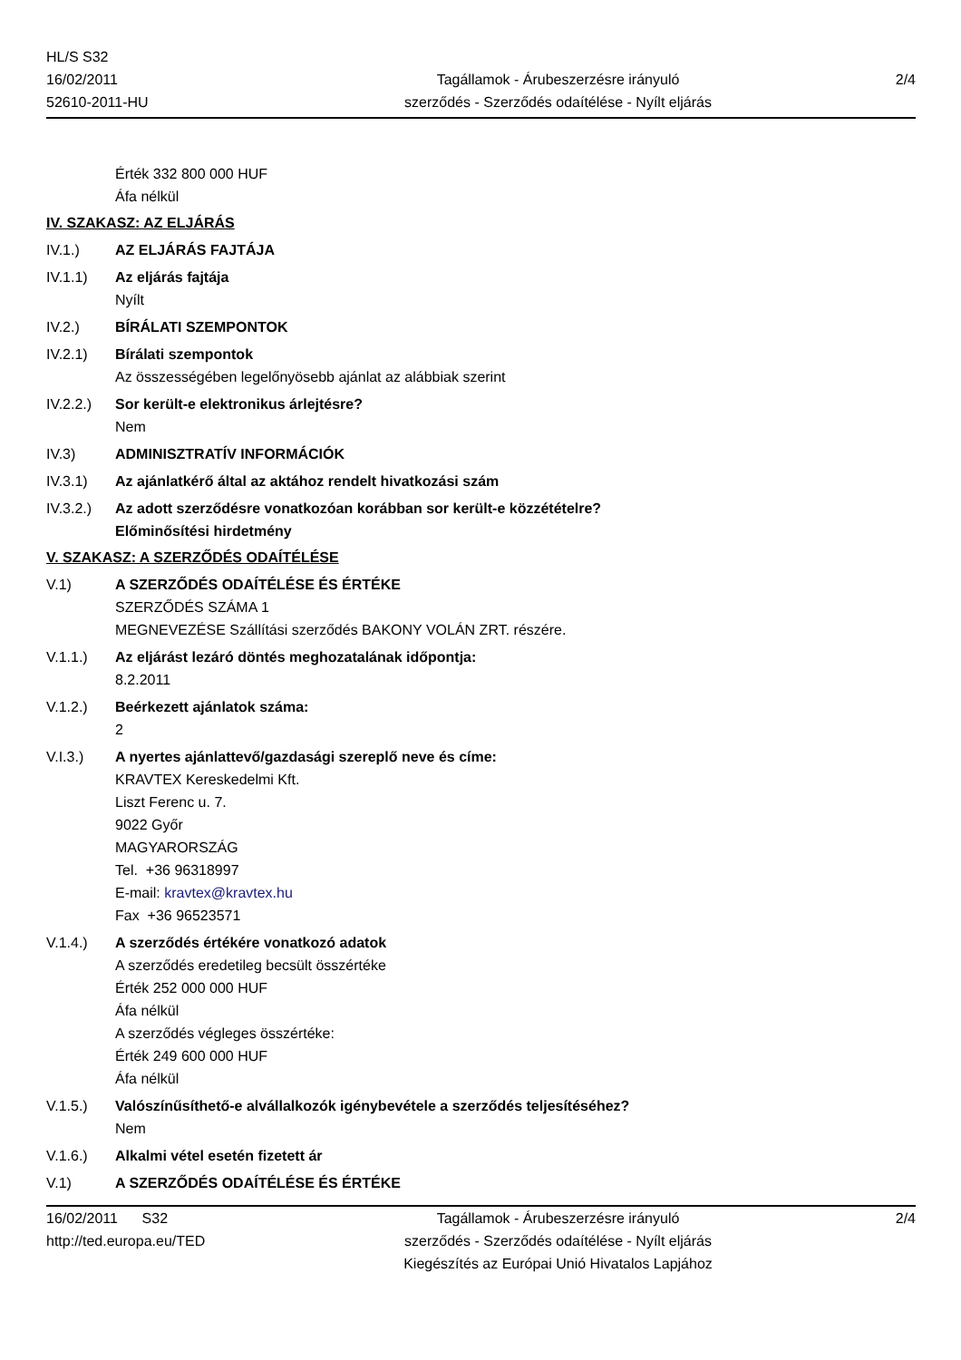HL/S S32
16/02/2011
52610-2011-HU
Tagállamok - Árubeszerzésre irányuló
szerződés - Szerződés odaítélése - Nyílt eljárás
2/4
Érték 332 800 000 HUF
Áfa nélkül
IV. SZAKASZ: AZ ELJÁRÁS
IV.1.) AZ ELJÁRÁS FAJTÁJA
IV.1.1) Az eljárás fajtája
Nyílt
IV.2.) BÍRÁLATI SZEMPONTOK
IV.2.1) Bírálati szempontok
Az összességében legelőnyösebb ajánlat az alábbiak szerint
IV.2.2.)
Sor került-e elektronikus árlejtésre?
Nem
IV.3) ADMINISZTRATÍV INFORMÁCIÓK
IV.3.1) Az ajánlatkérő által az aktához rendelt hivatkozási szám
IV.3.2.)
Az adott szerződésre vonatkozóan korábban sor került-e közzétételre?
Előminősítési hirdetmény
V. SZAKASZ: A SZERZŐDÉS ODAÍTÉLÉSE
V.1) A SZERZŐDÉS ODAÍTÉLÉSE ÉS ÉRTÉKE
SZERZŐDÉS SZÁMA 1
MEGNEVEZÉSE Szállítási szerződés BAKONY VOLÁN ZRT. részére.
V.1.1.) Az eljárást lezáró döntés meghozatalának időpontja:
8.2.2011
V.1.2.) Beérkezett ajánlatok száma:
2
V.I.3.) A nyertes ajánlattevő/gazdasági szereplő neve és címe:
KRAVTEX Kereskedelmi Kft.
Liszt Ferenc u. 7.
9022 Győr
MAGYARORSZÁG
Tel. +36 96318997
E-mail: kravtex@kravtex.hu
Fax +36 96523571
V.1.4.) A szerződés értékére vonatkozó adatok
A szerződés eredetileg becsült összértéke
Érték 252 000 000 HUF
Áfa nélkül
A szerződés végleges összértéke:
Érték 249 600 000 HUF
Áfa nélkül
V.1.5.) Valószínűsíthető-e alvállalkozók igénybevétele a szerződés teljesítéséhez?
Nem
V.1.6.) Alkalmi vétel esetén fizetett ár
V.1) A SZERZŐDÉS ODAÍTÉLÉSE ÉS ÉRTÉKE
16/02/2011 S32
http://ted.europa.eu/TED
Tagállamok - Árubeszerzésre irányuló
szerződés - Szerződés odaítélése - Nyílt eljárás
Kiegészítés az Európai Unió Hivatalos Lapjához
2/4